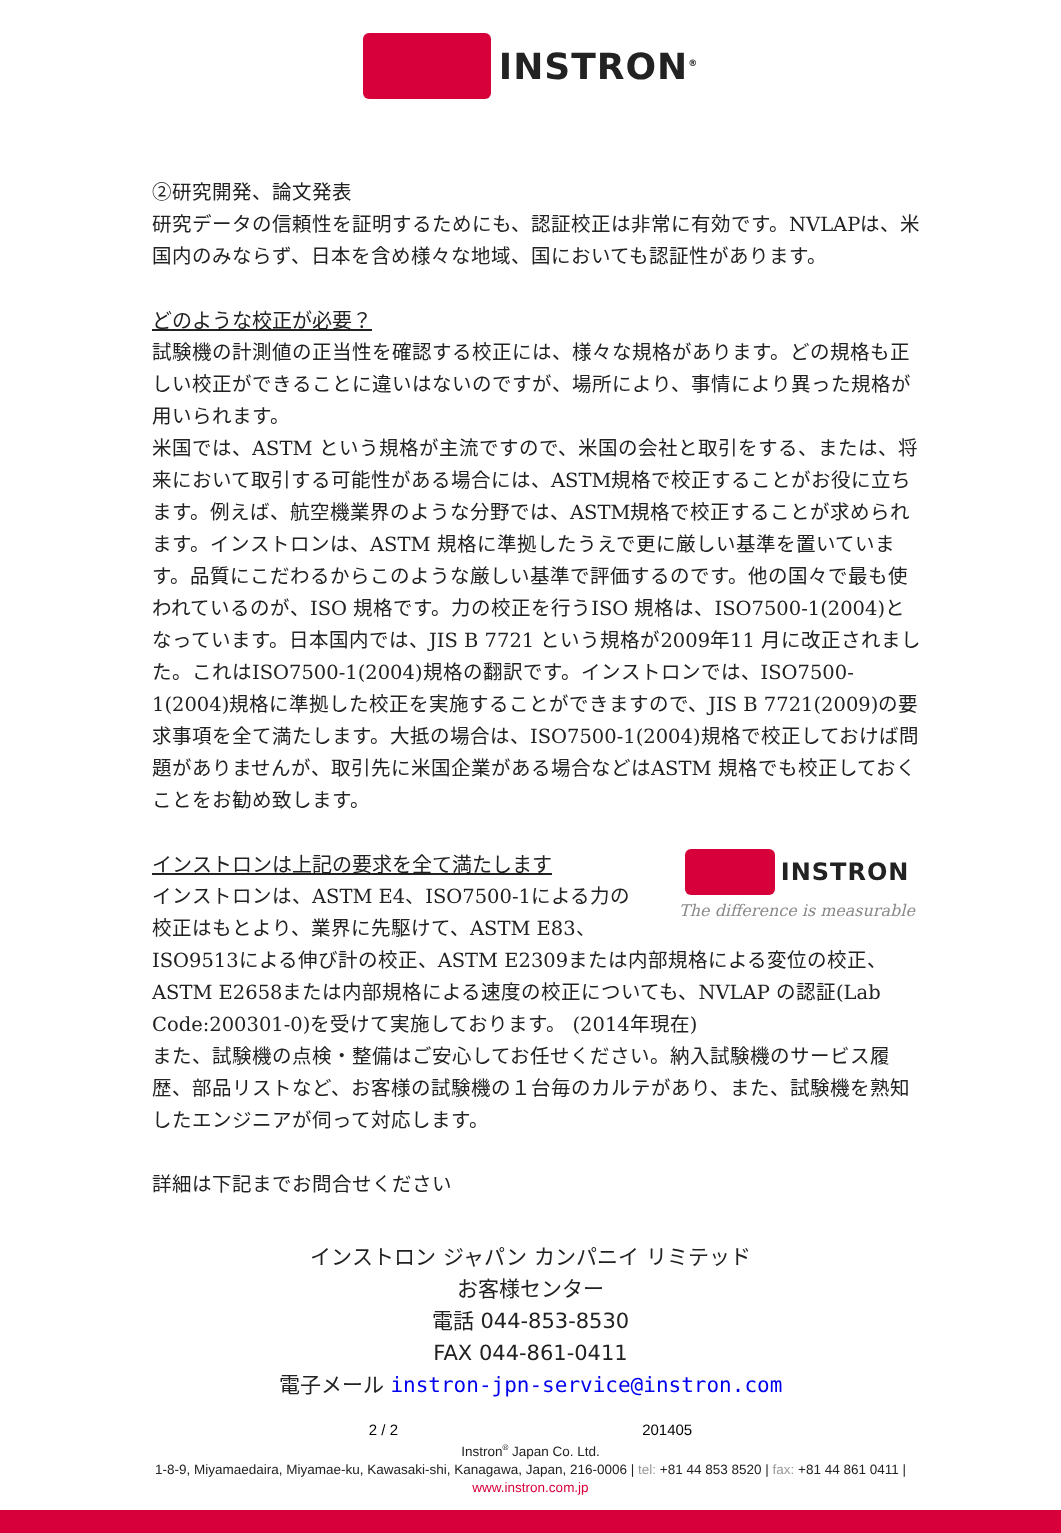INSTRON<sup>®</sup>
②研究開発、論文発表
研究データの信頼性を証明するためにも、認証校正は非常に有効です。NVLAPは、米国内のみならず、日本を含め様々な地域、国においても認証性があります。
どのような校正が必要？
試験機の計測値の正当性を確認する校正には、様々な規格があります。どの規格も正しい校正ができることに違いはないのですが、場所により、事情により異った規格が用いられます。
米国では、ASTM という規格が主流ですので、米国の会社と取引をする、または、将来において取引する可能性がある場合には、ASTM規格で校正することがお役に立ちます。例えば、航空機業界のような分野では、ASTM規格で校正することが求められます。インストロンは、ASTM 規格に準拠したうえで更に厳しい基準を置いています。品質にこだわるからこのような厳しい基準で評価するのです。他の国々で最も使われているのが、ISO 規格です。力の校正を行うISO 規格は、ISO7500-1(2004)となっています。日本国内では、JIS B 7721 という規格が2009年11 月に改正されました。これはISO7500-1(2004)規格の翻訳です。インストロンでは、ISO7500-1(2004)規格に準拠した校正を実施することができますので、JIS B 7721(2009)の要求事項を全て満たします。大抵の場合は、ISO7500-1(2004)規格で校正しておけば問題がありませんが、取引先に米国企業がある場合などはASTM 規格でも校正しておくことをお勧め致します。
INSTRON
The difference is measurable
インストロンは上記の要求を全て満たします
インストロンは、ASTM E4、ISO7500-1による力の校正はもとより、業界に先駆けて、ASTM E83、ISO9513による伸び計の校正、ASTM E2309または内部規格による変位の校正、ASTM E2658または内部規格による速度の校正についても、NVLAP の認証(Lab Code:200301-0)を受けて実施しております。 (2014年現在)
また、試験機の点検・整備はご安心してお任せください。納入試験機のサービス履歴、部品リストなど、お客様の試験機の１台毎のカルテがあり、また、試験機を熟知したエンジニアが伺って対応します。
詳細は下記までお問合せください
インストロン ジャパン カンパニイ リミテッド
お客様センター
電話 044-853-8530
FAX 044-861-0411
電子メール instron-jpn-service@instron.com
2 / 2 201405
Instron<sup>®</sup> Japan Co. Ltd.
1-8-9, Miyamaedaira, Miyamae-ku, Kawasaki-shi, Kanagawa, Japan, 216-0006 | tel: +81 44 853 8520 | fax: +81 44 861 0411 |
www.instron.com.jp